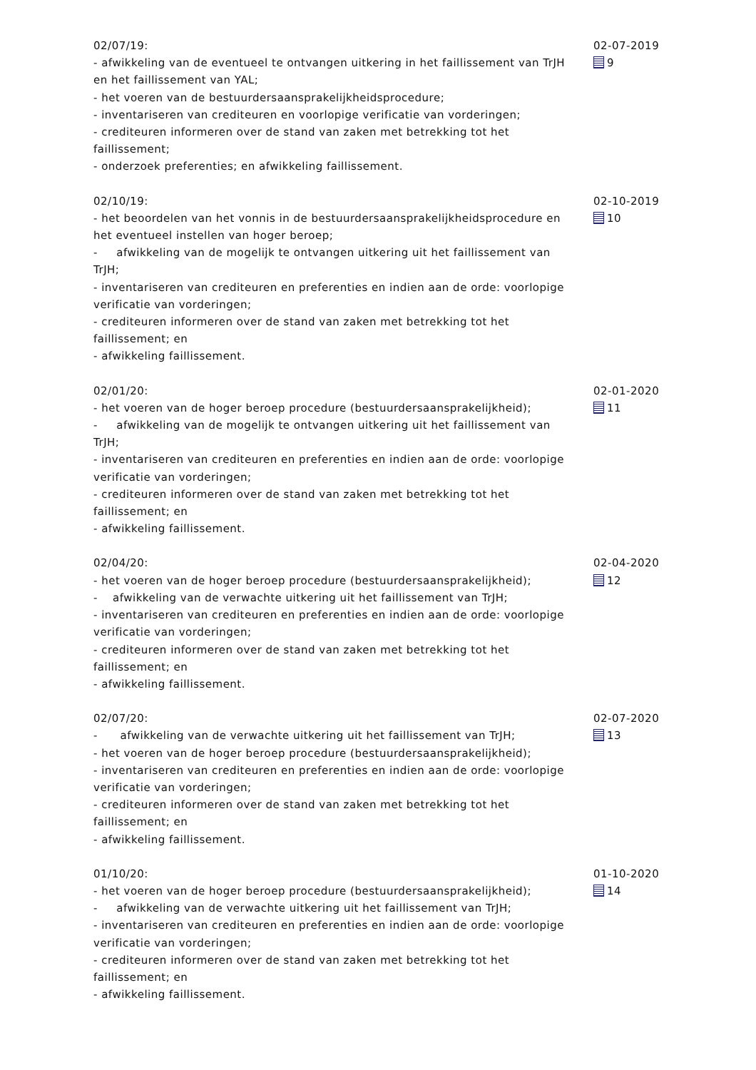02/07/19:
- afwikkeling van de eventueel te ontvangen uitkering in het faillissement van TrJH en het faillissement van YAL;
- het voeren van de bestuurdersaansprakelijkheidsprocedure;
- inventariseren van crediteuren en voorlopige verificatie van vorderingen;
- crediteuren informeren over de stand van zaken met betrekking tot het faillissement;
- onderzoek preferenties; en afwikkeling faillissement.
02-07-2019
9
02/10/19:
- het beoordelen van het vonnis in de bestuurdersaansprakelijkheidsprocedure en het eventueel instellen van hoger beroep;
- afwikkeling van de mogelijk te ontvangen uitkering uit het faillissement van TrJH;
- inventariseren van crediteuren en preferenties en indien aan de orde: voorlopige verificatie van vorderingen;
- crediteuren informeren over de stand van zaken met betrekking tot het faillissement; en
- afwikkeling faillissement.
02-10-2019
10
02/01/20:
- het voeren van de hoger beroep procedure (bestuurdersaansprakelijkheid);
- afwikkeling van de mogelijk te ontvangen uitkering uit het faillissement van TrJH;
- inventariseren van crediteuren en preferenties en indien aan de orde: voorlopige verificatie van vorderingen;
- crediteuren informeren over de stand van zaken met betrekking tot het faillissement; en
- afwikkeling faillissement.
02-01-2020
11
02/04/20:
- het voeren van de hoger beroep procedure (bestuurdersaansprakelijkheid);
- afwikkeling van de verwachte uitkering uit het faillissement van TrJH;
- inventariseren van crediteuren en preferenties en indien aan de orde: voorlopige verificatie van vorderingen;
- crediteuren informeren over de stand van zaken met betrekking tot het faillissement; en
- afwikkeling faillissement.
02-04-2020
12
02/07/20:
- afwikkeling van de verwachte uitkering uit het faillissement van TrJH;
- het voeren van de hoger beroep procedure (bestuurdersaansprakelijkheid);
- inventariseren van crediteuren en preferenties en indien aan de orde: voorlopige verificatie van vorderingen;
- crediteuren informeren over de stand van zaken met betrekking tot het faillissement; en
- afwikkeling faillissement.
02-07-2020
13
01/10/20:
- het voeren van de hoger beroep procedure (bestuurdersaansprakelijkheid);
- afwikkeling van de verwachte uitkering uit het faillissement van TrJH;
- inventariseren van crediteuren en preferenties en indien aan de orde: voorlopige verificatie van vorderingen;
- crediteuren informeren over de stand van zaken met betrekking tot het faillissement; en
- afwikkeling faillissement.
01-10-2020
14